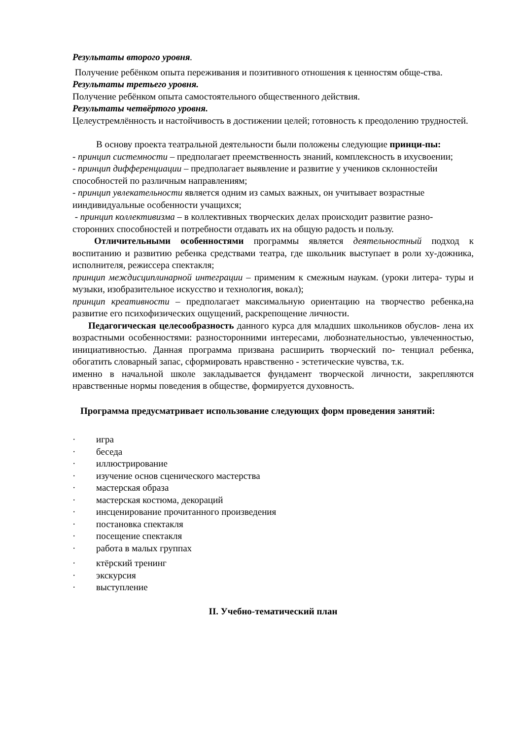Результаты второго уровня.
Получение ребёнком опыта переживания и позитивного отношения к ценностям обще-ства.
Результаты третьего уровня.
Получение ребёнком опыта самостоятельного общественного действия.
Результаты четвёртого уровня.
Целеустремлённость и настойчивость в достижении целей; готовность к преодолению трудностей.
В основу проекта театральной деятельности были положены следующие принци-пы:
- принцип системности – предполагает преемственность знаний, комплексность в ихусвоении;
- принцип дифференциации – предполагает выявление и развитие у учеников склонностейи способностей по различным направлениям;
- принцип увлекательности является одним из самых важных, он учитывает возрастные ииндивидуальные особенности учащихся;
- принцип коллективизма – в коллективных творческих делах происходит развитие разно-сторонних способностей и потребности отдавать их на общую радость и пользу.
Отличительными особенностями программы является деятельностный подход к воспитанию и развитию ребенка средствами театра, где школьник выступает в роли ху-дожника, исполнителя, режиссера спектакля;
принцип междисциплинарной интеграции – применим к смежным наукам. (уроки литера- туры и музыки, изобразительное искусство и технология, вокал);
принцип креативности – предполагает максимальную ориентацию на творчество ребенка,на развитие его психофизических ощущений, раскрепощение личности.
Педагогическая целесообразность данного курса для младших школьников обуслов- лена их возрастными особенностями: разносторонними интересами, любознательностью, увлеченностью, инициативностью. Данная программа призвана расширить творческий по- тенциал ребенка, обогатить словарный запас, сформировать нравственно - эстетические чувства, т.к.
именно в начальной школе закладывается фундамент творческой личности, закрепляются нравственные нормы поведения в обществе, формируется духовность.
Программа предусматривает использование следующих форм проведения занятий:
· игра
· беседа
· иллюстрирование
· изучение основ сценического мастерства
· мастерская образа
· мастерская костюма, декораций
· инсценирование прочитанного произведения
· постановка спектакля
· посещение спектакля
· работа в малых группах
· ктёрский тренинг
· экскурсия
· выступление
II. Учебно-тематический план